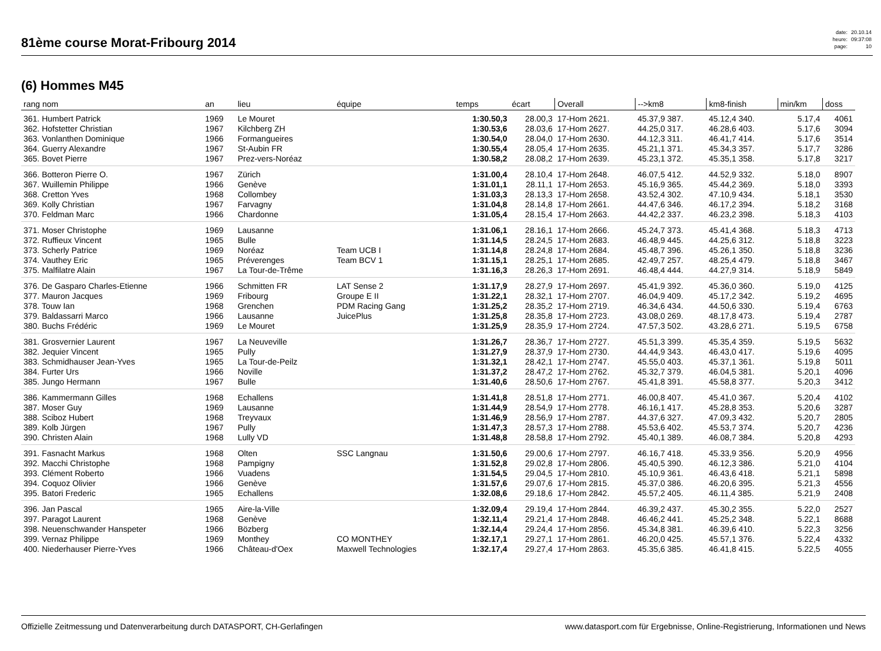81ème course Morat-Fribourg 2014
| date: | 20.10.14 |
| heure: | 09:37:08 |
| page: | 10 |
(6) Hommes M45
| rang nom | an | lieu | équipe | temps | écart | Overall | -->km8 | km8-finish | min/km | doss |
| --- | --- | --- | --- | --- | --- | --- | --- | --- | --- | --- |
| 361. Humbert Patrick | 1969 | Le Mouret | | 1:30.50,3 | 28.00,3 | 17-Hom 2621. | 45.37,9 387. | 45.12,4 340. | 5.17,4 | 4061 |
| 362. Hofstetter Christian | 1967 | Kilchberg ZH | | 1:30.53,6 | 28.03,6 | 17-Hom 2627. | 44.25,0 317. | 46.28,6 403. | 5.17,6 | 3094 |
| 363. Vonlanthen Dominique | 1966 | Formangueires | | 1:30.54,0 | 28.04,0 | 17-Hom 2630. | 44.12,3 311. | 46.41,7 414. | 5.17,6 | 3514 |
| 364. Guerry Alexandre | 1967 | St-Aubin FR | | 1:30.55,4 | 28.05,4 | 17-Hom 2635. | 45.21,1 371. | 45.34,3 357. | 5.17,7 | 3286 |
| 365. Bovet Pierre | 1967 | Prez-vers-Noréaz | | 1:30.58,2 | 28.08,2 | 17-Hom 2639. | 45.23,1 372. | 45.35,1 358. | 5.17,8 | 3217 |
| 366. Botteron Pierre O. | 1967 | Zürich | | 1:31.00,4 | 28.10,4 | 17-Hom 2648. | 46.07,5 412. | 44.52,9 332. | 5.18,0 | 8907 |
| 367. Wuillemin Philippe | 1966 | Genève | | 1:31.01,1 | 28.11,1 | 17-Hom 2653. | 45.16,9 365. | 45.44,2 369. | 5.18,0 | 3393 |
| 368. Cretton Yves | 1968 | Collombey | | 1:31.03,3 | 28.13,3 | 17-Hom 2658. | 43.52,4 302. | 47.10,9 434. | 5.18,1 | 3530 |
| 369. Kolly Christian | 1967 | Farvagny | | 1:31.04,8 | 28.14,8 | 17-Hom 2661. | 44.47,6 346. | 46.17,2 394. | 5.18,2 | 3168 |
| 370. Feldman Marc | 1966 | Chardonne | | 1:31.05,4 | 28.15,4 | 17-Hom 2663. | 44.42,2 337. | 46.23,2 398. | 5.18,3 | 4103 |
| 371. Moser Christophe | 1969 | Lausanne | | 1:31.06,1 | 28.16,1 | 17-Hom 2666. | 45.24,7 373. | 45.41,4 368. | 5.18,3 | 4713 |
| 372. Ruffieux Vincent | 1965 | Bulle | | 1:31.14,5 | 28.24,5 | 17-Hom 2683. | 46.48,9 445. | 44.25,6 312. | 5.18,8 | 3223 |
| 373. Scherly Patrice | 1969 | Noréaz | Team UCB I | 1:31.14,8 | 28.24,8 | 17-Hom 2684. | 45.48,7 396. | 45.26,1 350. | 5.18,8 | 3236 |
| 374. Vauthey Eric | 1965 | Préverenges | Team BCV 1 | 1:31.15,1 | 28.25,1 | 17-Hom 2685. | 42.49,7 257. | 48.25,4 479. | 5.18,8 | 3467 |
| 375. Malfilatre Alain | 1967 | La Tour-de-Trême | | 1:31.16,3 | 28.26,3 | 17-Hom 2691. | 46.48,4 444. | 44.27,9 314. | 5.18,9 | 5849 |
| 376. De Gasparo Charles-Etienne | 1966 | Schmitten FR | LAT Sense 2 | 1:31.17,9 | 28.27,9 | 17-Hom 2697. | 45.41,9 392. | 45.36,0 360. | 5.19,0 | 4125 |
| 377. Mauron Jacques | 1969 | Fribourg | Groupe E II | 1:31.22,1 | 28.32,1 | 17-Hom 2707. | 46.04,9 409. | 45.17,2 342. | 5.19,2 | 4695 |
| 378. Touw Ian | 1968 | Grenchen | PDM Racing Gang | 1:31.25,2 | 28.35,2 | 17-Hom 2719. | 46.34,6 434. | 44.50,6 330. | 5.19,4 | 6763 |
| 379. Baldassarri Marco | 1966 | Lausanne | JuicePlus | 1:31.25,8 | 28.35,8 | 17-Hom 2723. | 43.08,0 269. | 48.17,8 473. | 5.19,4 | 2787 |
| 380. Buchs Frédéric | 1969 | Le Mouret | | 1:31.25,9 | 28.35,9 | 17-Hom 2724. | 47.57,3 502. | 43.28,6 271. | 5.19,5 | 6758 |
| 381. Grosvernier Laurent | 1967 | La Neuveville | | 1:31.26,7 | 28.36,7 | 17-Hom 2727. | 45.51,3 399. | 45.35,4 359. | 5.19,5 | 5632 |
| 382. Jequier Vincent | 1965 | Pully | | 1:31.27,9 | 28.37,9 | 17-Hom 2730. | 44.44,9 343. | 46.43,0 417. | 5.19,6 | 4095 |
| 383. Schmidhauser Jean-Yves | 1965 | La Tour-de-Peilz | | 1:31.32,1 | 28.42,1 | 17-Hom 2747. | 45.55,0 403. | 45.37,1 361. | 5.19,8 | 5011 |
| 384. Furter Urs | 1966 | Noville | | 1:31.37,2 | 28.47,2 | 17-Hom 2762. | 45.32,7 379. | 46.04,5 381. | 5.20,1 | 4096 |
| 385. Jungo Hermann | 1967 | Bulle | | 1:31.40,6 | 28.50,6 | 17-Hom 2767. | 45.41,8 391. | 45.58,8 377. | 5.20,3 | 3412 |
| 386. Kammermann Gilles | 1968 | Echallens | | 1:31.41,8 | 28.51,8 | 17-Hom 2771. | 46.00,8 407. | 45.41,0 367. | 5.20,4 | 4102 |
| 387. Moser Guy | 1969 | Lausanne | | 1:31.44,9 | 28.54,9 | 17-Hom 2778. | 46.16,1 417. | 45.28,8 353. | 5.20,6 | 3287 |
| 388. Sciboz Hubert | 1968 | Treyvaux | | 1:31.46,9 | 28.56,9 | 17-Hom 2787. | 44.37,6 327. | 47.09,3 432. | 5.20,7 | 2805 |
| 389. Kolb Jürgen | 1967 | Pully | | 1:31.47,3 | 28.57,3 | 17-Hom 2788. | 45.53,6 402. | 45.53,7 374. | 5.20,7 | 4236 |
| 390. Christen Alain | 1968 | Lully VD | | 1:31.48,8 | 28.58,8 | 17-Hom 2792. | 45.40,1 389. | 46.08,7 384. | 5.20,8 | 4293 |
| 391. Fasnacht Markus | 1968 | Olten | SSC Langnau | 1:31.50,6 | 29.00,6 | 17-Hom 2797. | 46.16,7 418. | 45.33,9 356. | 5.20,9 | 4956 |
| 392. Macchi Christophe | 1968 | Pampigny | | 1:31.52,8 | 29.02,8 | 17-Hom 2806. | 45.40,5 390. | 46.12,3 386. | 5.21,0 | 4104 |
| 393. Clément Roberto | 1966 | Vuadens | | 1:31.54,5 | 29.04,5 | 17-Hom 2810. | 45.10,9 361. | 46.43,6 418. | 5.21,1 | 5898 |
| 394. Coquoz Olivier | 1966 | Genève | | 1:31.57,6 | 29.07,6 | 17-Hom 2815. | 45.37,0 386. | 46.20,6 395. | 5.21,3 | 4556 |
| 395. Batori Frederic | 1965 | Echallens | | 1:32.08,6 | 29.18,6 | 17-Hom 2842. | 45.57,2 405. | 46.11,4 385. | 5.21,9 | 2408 |
| 396. Jan Pascal | 1965 | Aire-la-Ville | | 1:32.09,4 | 29.19,4 | 17-Hom 2844. | 46.39,2 437. | 45.30,2 355. | 5.22,0 | 2527 |
| 397. Paragot Laurent | 1968 | Genève | | 1:32.11,4 | 29.21,4 | 17-Hom 2848. | 46.46,2 441. | 45.25,2 348. | 5.22,1 | 8688 |
| 398. Neuenschwander Hanspeter | 1966 | Bözberg | | 1:32.14,4 | 29.24,4 | 17-Hom 2856. | 45.34,8 381. | 46.39,6 410. | 5.22,3 | 3256 |
| 399. Vernaz Philippe | 1969 | Monthey | CO MONTHEY | 1:32.17,1 | 29.27,1 | 17-Hom 2861. | 46.20,0 425. | 45.57,1 376. | 5.22,4 | 4332 |
| 400. Niederhauser Pierre-Yves | 1966 | Château-d'Oex | Maxwell Technologies | 1:32.17,4 | 29.27,4 | 17-Hom 2863. | 45.35,6 385. | 46.41,8 415. | 5.22,5 | 4055 |
Offizielle Zeitmessung und Datenverarbeitung durch DATASPORT, CH-Gerlafingen www.datasport.com für Ergebnisse, Online-Registrierung, Informationen und News